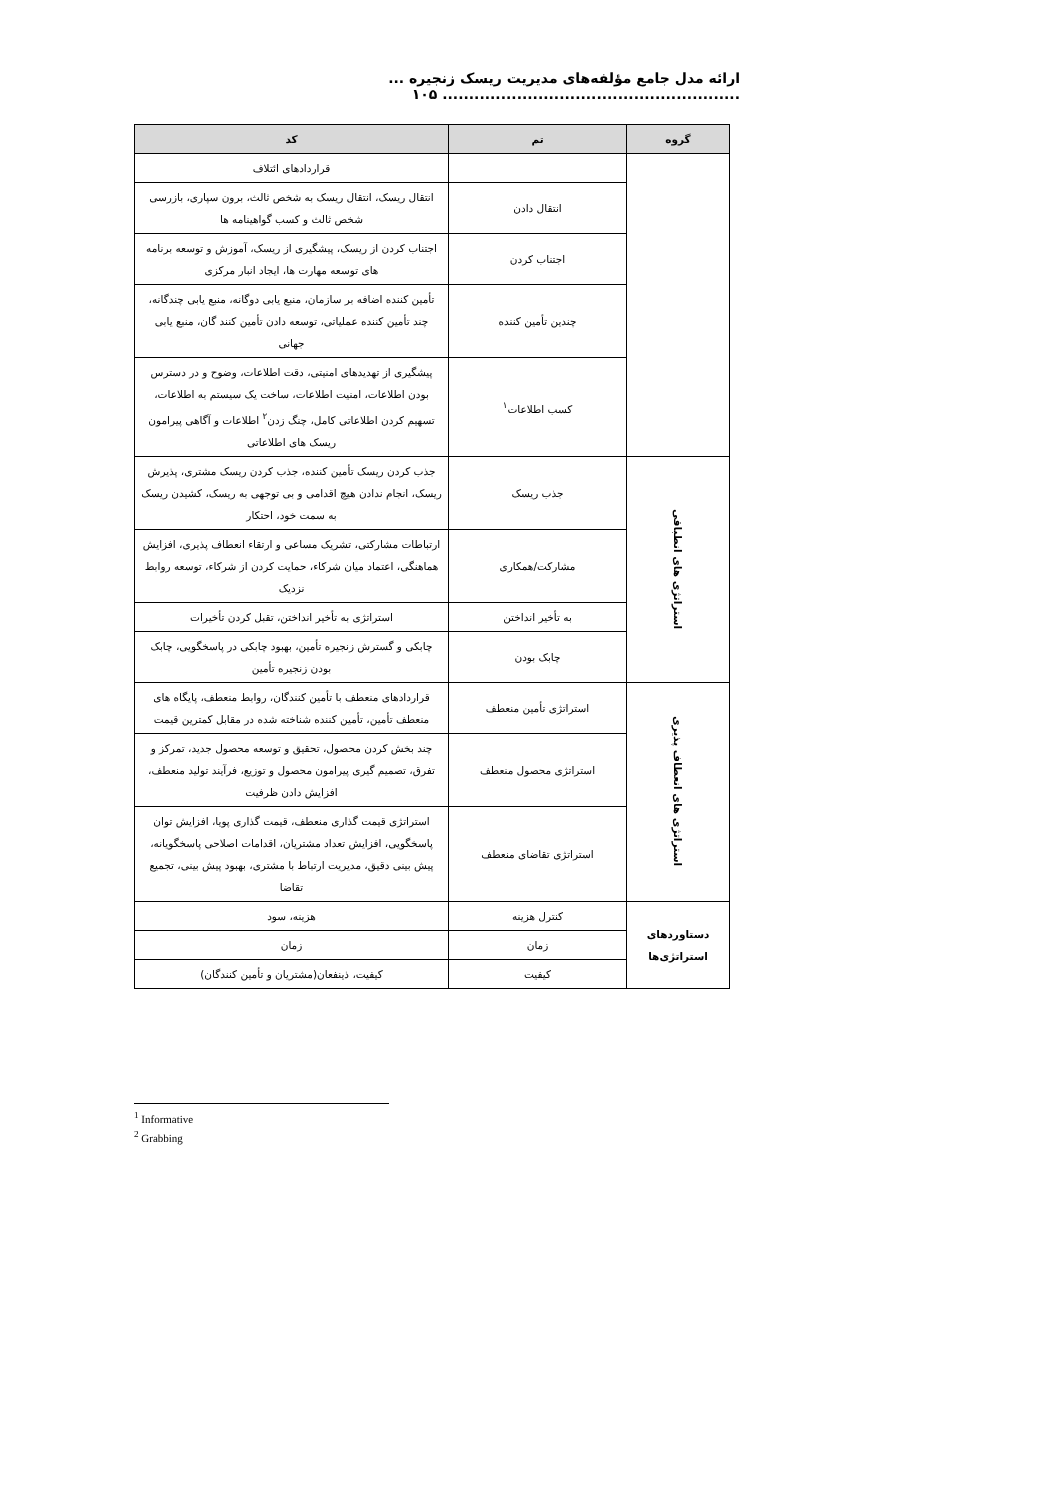ارائه مدل جامع مؤلفه‌های مدیریت ریسک زنجیره ... ........................................................ ۱۰۵
| گروه | تم | کد |
| --- | --- | --- |
| | | قراردادهای ائتلاف |
| | انتقال دادن | انتقال ریسک، انتقال ریسک به شخص ثالث، برون سپاری، بازرسی شخص ثالث و کسب گواهینامه ها |
| | اجتناب کردن | اجتناب کردن از ریسک، پیشگیری از ریسک، آموزش و توسعه برنامه های توسعه مهارت ها، ایجاد انبار مرکزی |
| | چندین تأمین کننده | تأمین کننده اضافه بر سازمان، منبع یابی دوگانه، منبع یابی چندگانه، چند تأمین کننده عملیاتی، توسعه دادن تأمین کنند گان، منبع یابی جهانی |
| | کسب اطلاعات<sup>۱</sup> | پیشگیری از تهدیدهای امنیتی، دقت اطلاعات، وضوح و در دسترس بودن اطلاعات، امنیت اطلاعات، ساخت یک سیستم به اطلاعات، تسهیم کردن اطلاعاتی کامل، چنگ زدن<sup>۲</sup> اطلاعات و آگاهی پیرامون ریسک های اطلاعاتی |
| استراتژی های انطباقی | جذب ریسک | جذب کردن ریسک تأمین کننده، جذب کردن ریسک مشتری، پذیرش ریسک، انجام ندادن هیچ اقدامی و بی توجهی به ریسک، کشیدن ریسک به سمت خود، احتکار |
| | مشارکت/همکاری | ارتباطات مشارکتی، تشریک مساعی و ارتقاء انعطاف پذیری، افزایش هماهنگی، اعتماد میان شرکاء، حمایت کردن از شرکاء، توسعه روابط نزدیک |
| | به تأخیر انداختن | استراتژی به تأخیر انداختن، تقبل کردن تأخیرات |
| | چابک بودن | چابکی و گسترش زنجیره تأمین، بهبود چابکی در پاسخگویی، چابک بودن زنجیره تأمین |
| استراتژی های انعطاف پذیری | استراتژی تأمین منعطف | قراردادهای منعطف با تأمین کنندگان، روابط منعطف، پایگاه های منعطف تأمین، تأمین کننده شناخته شده در مقابل کمترین قیمت |
| | استراتژی محصول منعطف | چند بخش کردن محصول، تحقیق و توسعه محصول جدید، تمرکز و تفرق، تصمیم گیری پیرامون محصول و توزیع، فرآیند تولید منعطف، افزایش دادن ظرفیت |
| | استراتژی تقاضای منعطف | استراتژی قیمت گذاری منعطف، قیمت گذاری پویا، افزایش توان پاسخگویی، افزایش تعداد مشتریان، اقدامات اصلاحی پاسخگویانه، پیش بینی دقیق، مدیریت ارتباط با مشتری، بهبود پیش بینی، تجمیع تقاضا |
| دستاوردهای استراتژی‌ها | کنترل هزینه | هزینه، سود |
| | زمان | زمان |
| | کیفیت | کیفیت، ذینفعان(مشتریان و تأمین کنندگان) |
<sup>1</sup> Informative
<sup>2</sup> Grabbing